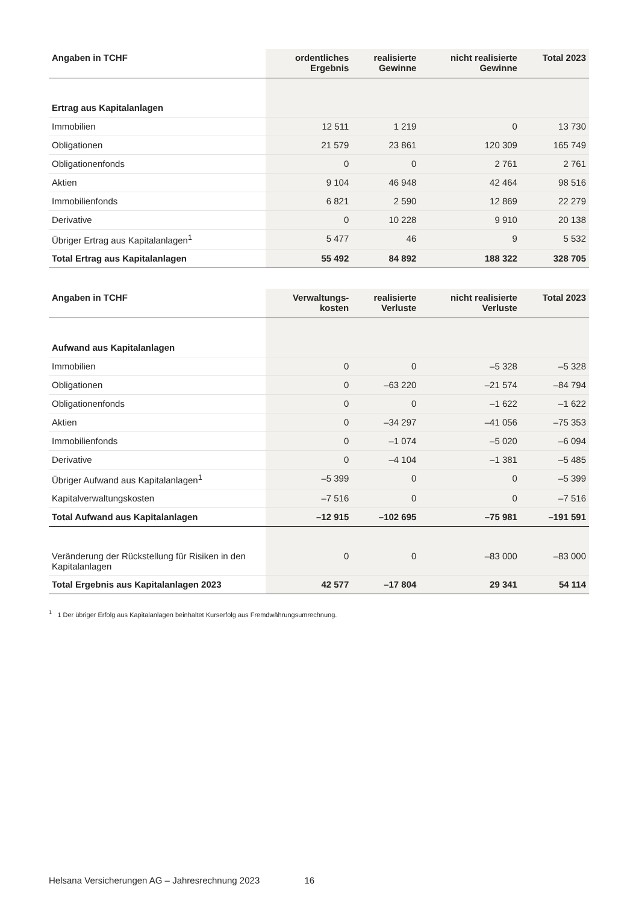| Angaben in TCHF | ordentliches Ergebnis | realisierte Gewinne | nicht realisierte Gewinne | Total 2023 |
| --- | --- | --- | --- | --- |
| Ertrag aus Kapitalanlagen | | | | |
| Immobilien | 12 511 | 1 219 | 0 | 13 730 |
| Obligationen | 21 579 | 23 861 | 120 309 | 165 749 |
| Obligationenfonds | 0 | 0 | 2 761 | 2 761 |
| Aktien | 9 104 | 46 948 | 42 464 | 98 516 |
| Immobilienfonds | 6 821 | 2 590 | 12 869 | 22 279 |
| Derivative | 0 | 10 228 | 9 910 | 20 138 |
| Übriger Ertrag aus Kapitalanlagen<sup>1</sup> | 5 477 | 46 | 9 | 5 532 |
| Total Ertrag aus Kapitalanlagen | 55 492 | 84 892 | 188 322 | 328 705 |
| Angaben in TCHF | Verwaltungs- kosten | realisierte Verluste | nicht realisierte Verluste | Total 2023 |
| Aufwand aus Kapitalanlagen | | | | |
| Immobilien | 0 | 0 | –5 328 | –5 328 |
| Obligationen | 0 | –63 220 | –21 574 | –84 794 |
| Obligationenfonds | 0 | 0 | –1 622 | –1 622 |
| Aktien | 0 | –34 297 | –41 056 | –75 353 |
| Immobilienfonds | 0 | –1 074 | –5 020 | –6 094 |
| Derivative | 0 | –4 104 | –1 381 | –5 485 |
| Übriger Aufwand aus Kapitalanlagen<sup>1</sup> | –5 399 | 0 | 0 | –5 399 |
| Kapitalverwaltungskosten | –7 516 | 0 | 0 | –7 516 |
| Total Aufwand aus Kapitalanlagen | –12 915 | –102 695 | –75 981 | –191 591 |
| Veränderung der Rückstellung für Risiken in den Kapitalanlagen | 0 | 0 | –83 000 | –83 000 |
| Total Ergebnis aus Kapitalanlagen 2023 | 42 577 | –17 804 | 29 341 | 54 114 |
<sup>1</sup> 1 Der übriger Erfolg aus Kapitalanlagen beinhaltet Kurserfolg aus Fremdwährungsumrechnung.
Helsana Versicherungen AG – Jahresrechnung 2023 16